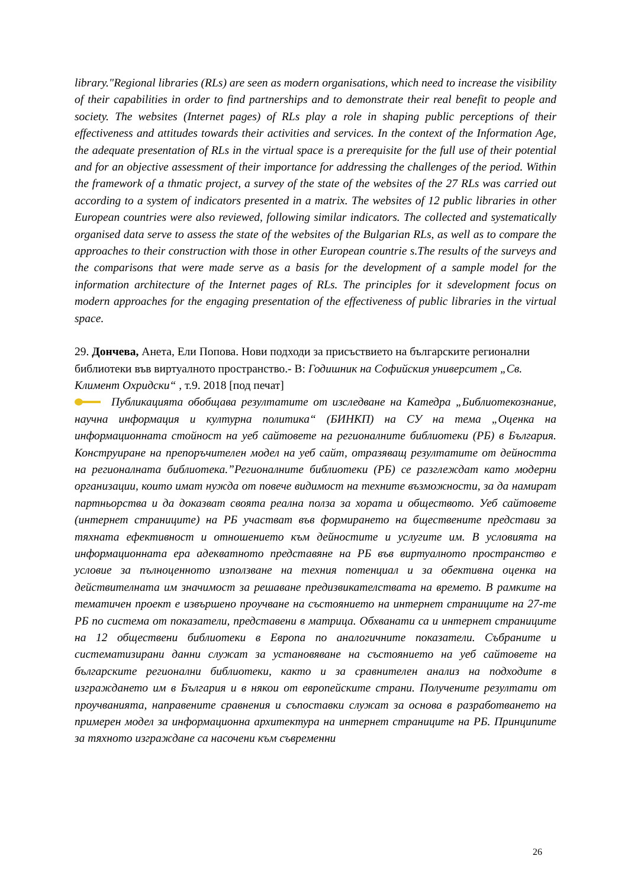library."Regional libraries (RLs) are seen as modern organisations, which need to increase the visibility of their capabilities in order to find partnerships and to demonstrate their real benefit to people and society. The websites (Internet pages) of RLs play a role in shaping public perceptions of their effectiveness and attitudes towards their activities and services. In the context of the Information Age, the adequate presentation of RLs in the virtual space is a prerequisite for the full use of their potential and for an objective assessment of their importance for addressing the challenges of the period. Within the framework of a thmatic project, a survey of the state of the websites of the 27 RLs was carried out according to a system of indicators presented in a matrix. The websites of 12 public libraries in other European countries were also reviewed, following similar indicators. The collected and systematically organised data serve to assess the state of the websites of the Bulgarian RLs, as well as to compare the approaches to their construction with those in other European countrie s.The results of the surveys and the comparisons that were made serve as a basis for the development of a sample model for the information architecture of the Internet pages of RLs. The principles for it sdevelopment focus on modern approaches for the engaging presentation of the effectiveness of public libraries in the virtual space.
29. Дончева, Анета, Ели Попова. Нови подходи за присъствието на българските регионални библиотеки във виртуалното пространство.- В: Годишник на Софийския университет „Св. Климент Охридски“ , т.9. 2018 [под печат]
Публикацията обобщава резултатите от изследване на Катедра „Библиотекознание, научна информация и културна политика“ (БИНКП) на СУ на тема „Оценка на информационната стойност на уеб сайтовете на регионалните библиотеки (РБ) в България. Конструиране на препоръчителен модел на уеб сайт, отразяващ резултатите от дейността на регионалната библиотека.”Регионалните библиотеки (РБ) се разглеждат като модерни организации, които имат нужда от повече видимост на техните възможности, за да намират партньорства и да доказват своята реална полза за хората и обществото. Уеб сайтовете (интернет страниците) на РБ участват във формирането на бществените представи за тяхната ефективност и отношението към дейностите и услугите им. В условията на информационната ера адекватното представяне на РБ във виртуалното пространство е условие за пълноценното използване на техния потенциал и за обективна оценка на действителната им значимост за решаване предизвикателствата на времето. В рамките на тематичен проект е извършено проучване на състоянието на интернет страниците на 27-те РБ по система от показатели, представени в матрица. Обхванати са и интернет страниците на 12 обществени библиотеки в Европа по аналогичните показатели. Събраните и систематизирани данни служат за установяване на състоянието на уеб сайтовете на българските регионални библиотеки, както и за сравнителен анализ на подходите в изграждането им в България и в някои от европейските страни. Получените резултати от проучванията, направените сравнения и съпоставки служат за основа в разработването на примерен модел за информационна архитектура на интернет страниците на РБ. Принципите за тяхното изграждане са насочени към съвременни
26